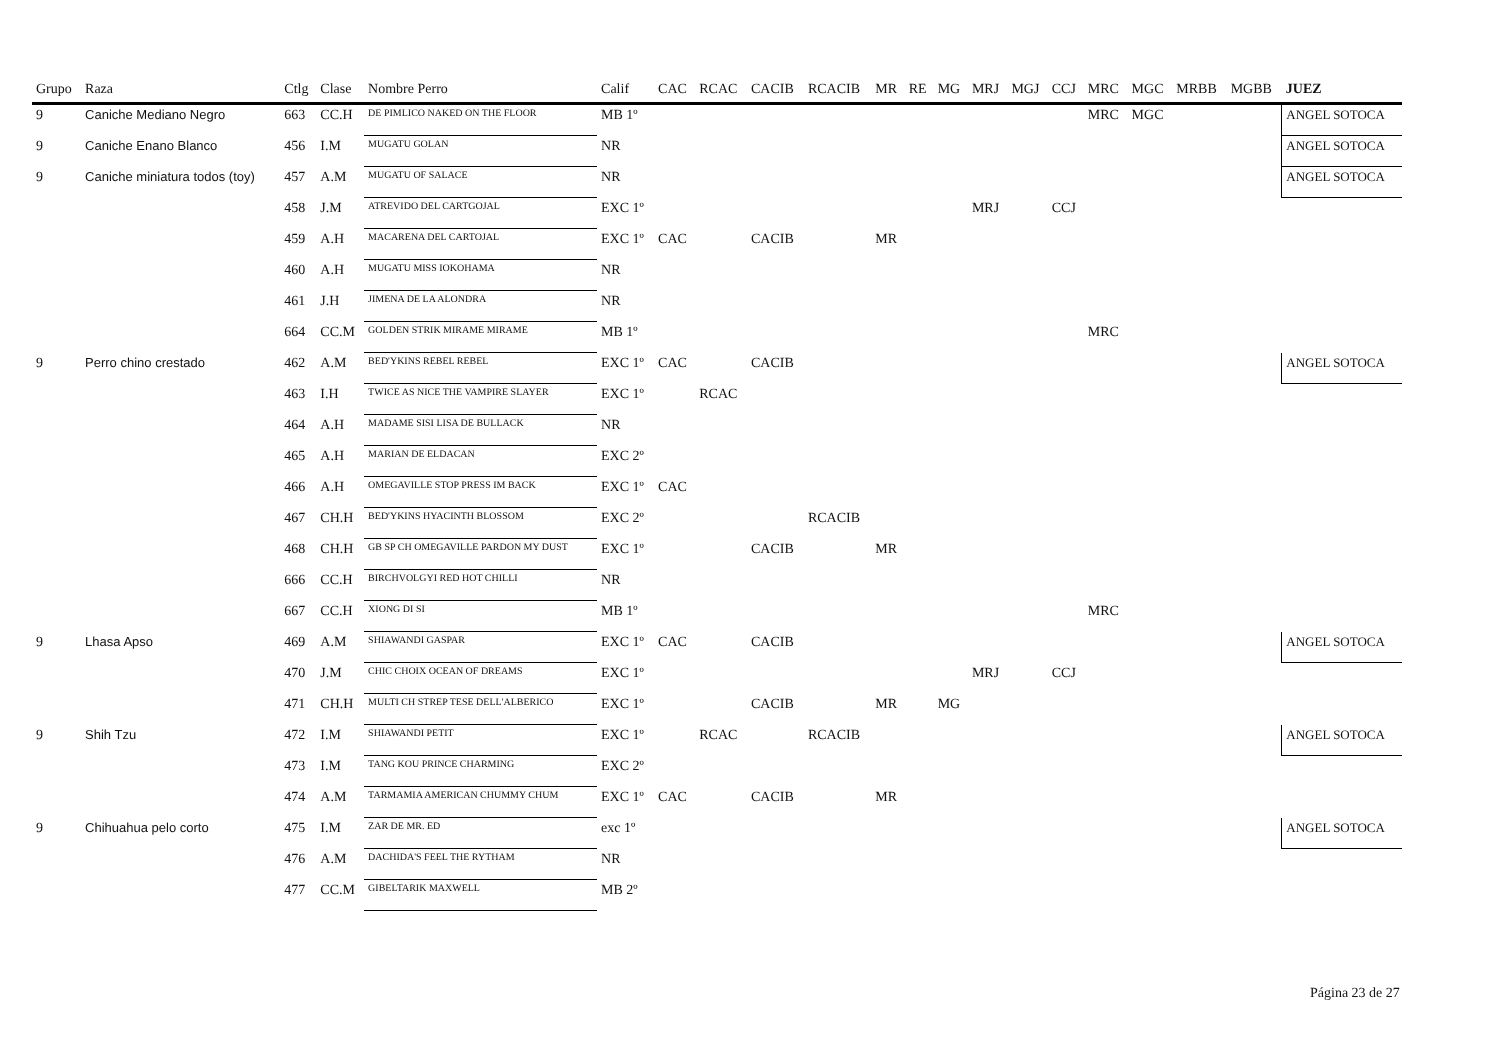| Grupo | Raza | Ctlg | Clase | Nombre Perro | Calif | CAC | RCAC | CACIB | RCACIB | MR | RE | MG | MRJ | MGJ | CCJ | MRC | MGC | MRBB | MGBB | JUEZ |
| --- | --- | --- | --- | --- | --- | --- | --- | --- | --- | --- | --- | --- | --- | --- | --- | --- | --- | --- | --- | --- |
| 9 | Caniche Mediano Negro | 663 | CC.H | DE PIMLICO NAKED ON THE FLOOR | MB 1º | | | | | | | | | | | MRC | MGC | | | ANGEL SOTOCA |
| 9 | Caniche Enano Blanco | 456 | I.M | MUGATU GOLAN | NR | | | | | | | | | | | | | | | ANGEL SOTOCA |
| 9 | Caniche miniatura todos (toy) | 457 | A.M | MUGATU OF SALACE | NR | | | | | | | | | | | | | | | ANGEL SOTOCA |
| | | 458 | J.M | ATREVIDO DEL CARTGOJAL | EXC 1º | | | | | | | | MRJ | | CCJ | | | | | |
| | | 459 | A.H | MACARENA DEL CARTOJAL | EXC 1º | CAC | | CACIB | | MR | | | | | | | | | | |
| | | 460 | A.H | MUGATU MISS IOKOHAMA | NR | | | | | | | | | | | | | | | |
| | | 461 | J.H | JIMENA DE LA ALONDRA | NR | | | | | | | | | | | | | | | |
| | | 664 | CC.M | GOLDEN STRIK MIRAME MIRAME | MB 1º | | | | | | | | | | | MRC | | | | |
| 9 | Perro chino crestado | 462 | A.M | BED'YKINS REBEL REBEL | EXC 1º | CAC | | CACIB | | | | | | | | | | | | ANGEL SOTOCA |
| | | 463 | I.H | TWICE AS NICE THE VAMPIRE SLAYER | EXC 1º | | RCAC | | | | | | | | | | | | | |
| | | 464 | A.H | MADAME SISI LISA DE BULLACK | NR | | | | | | | | | | | | | | | |
| | | 465 | A.H | MARIAN DE ELDACAN | EXC 2º | | | | | | | | | | | | | | | |
| | | 466 | A.H | OMEGAVILLE STOP PRESS IM BACK | EXC 1º | CAC | | | | | | | | | | | | | | |
| | | 467 | CH.H | BED'YKINS HYACINTH BLOSSOM | EXC 2º | | | | RCACIB | | | | | | | | | | | |
| | | 468 | CH.H | GB SP CH OMEGAVILLE PARDON MY DUST | EXC 1º | | | CACIB | | MR | | | | | | | | | | |
| | | 666 | CC.H | BIRCHVOLGYI RED HOT CHILLI | NR | | | | | | | | | | | | | | | |
| | | 667 | CC.H | XIONG DI SI | MB 1º | | | | | | | | | | | MRC | | | | |
| 9 | Lhasa Apso | 469 | A.M | SHIAWANDI GASPAR | EXC 1º | CAC | | CACIB | | | | | | | | | | | | ANGEL SOTOCA |
| | | 470 | J.M | CHIC CHOIX OCEAN OF DREAMS | EXC 1º | | | | | | | | MRJ | | CCJ | | | | | |
| | | 471 | CH.H | MULTI CH STREP TESE DELL'ALBERICO | EXC 1º | | | CACIB | | MR | | MG | | | | | | | | |
| 9 | Shih Tzu | 472 | I.M | SHIAWANDI PETIT | EXC 1º | | RCAC | | RCACIB | | | | | | | | | | | ANGEL SOTOCA |
| | | 473 | I.M | TANG KOU PRINCE CHARMING | EXC 2º | | | | | | | | | | | | | | | |
| | | 474 | A.M | TARMAMIA AMERICAN CHUMMY CHUM | EXC 1º | CAC | | CACIB | | MR | | | | | | | | | | |
| 9 | Chihuahua pelo corto | 475 | I.M | ZAR DE MR. ED | exc 1º | | | | | | | | | | | | | | | ANGEL SOTOCA |
| | | 476 | A.M | DACHIDA'S FEEL THE RYTHAM | NR | | | | | | | | | | | | | | | |
| | | 477 | CC.M | GIBELTARIK MAXWELL | MB 2º | | | | | | | | | | | | | | | |
Página 23 de 27